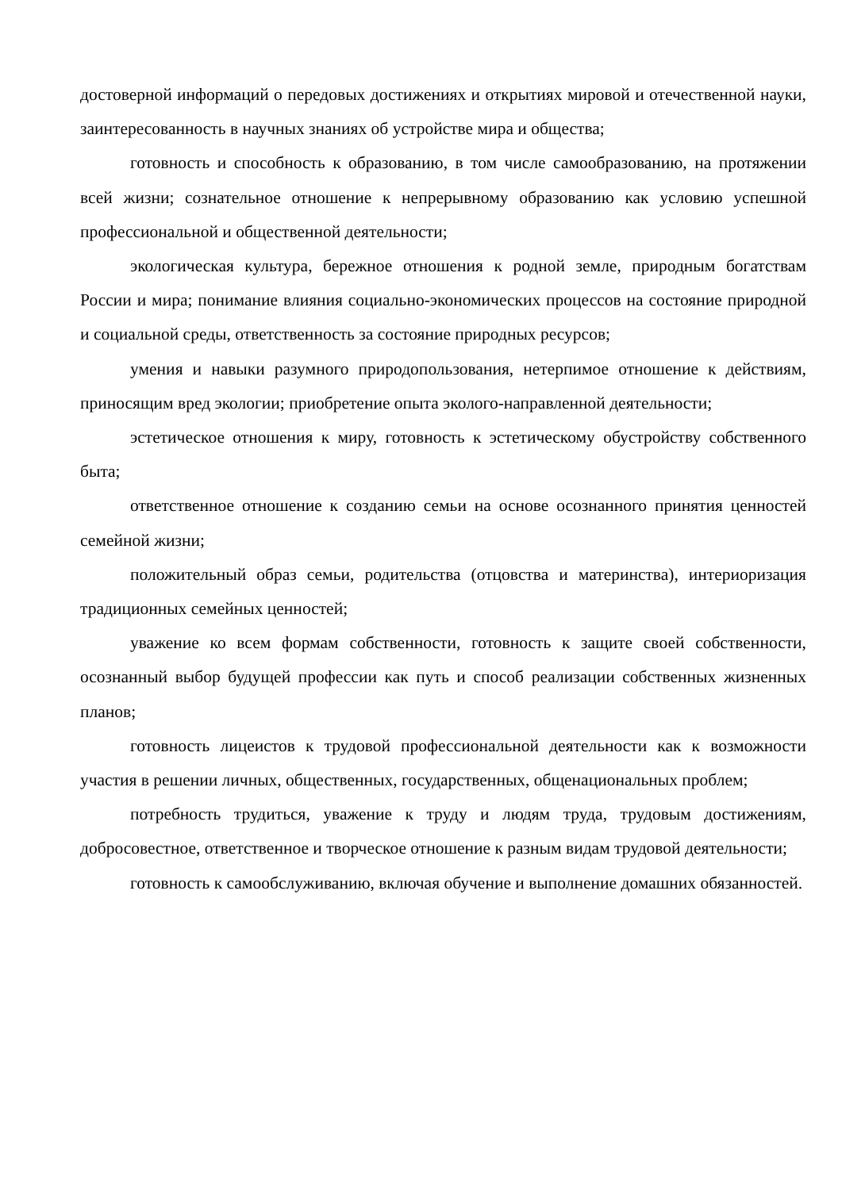достоверной информаций о передовых достижениях и открытиях мировой и отечественной науки, заинтересованность в научных знаниях об устройстве мира и общества;
готовность и способность к образованию, в том числе самообразованию, на протяжении всей жизни; сознательное отношение к непрерывному образованию как условию успешной профессиональной и общественной деятельности;
экологическая культура, бережное отношения к родной земле, природным богатствам России и мира; понимание влияния социально-экономических процессов на состояние природной и социальной среды, ответственность за состояние природных ресурсов;
умения и навыки разумного природопользования, нетерпимое отношение к действиям, приносящим вред экологии; приобретение опыта эколого-направленной деятельности;
эстетическое отношения к миру, готовность к эстетическому обустройству собственного быта;
ответственное отношение к созданию семьи на основе осознанного принятия ценностей семейной жизни;
положительный образ семьи, родительства (отцовства и материнства), интериоризация традиционных семейных ценностей;
уважение ко всем формам собственности, готовность к защите своей собственности, осознанный выбор будущей профессии как путь и способ реализации собственных жизненных планов;
готовность лицеистов к трудовой профессиональной деятельности как к возможности участия в решении личных, общественных, государственных, общенациональных проблем;
потребность трудиться, уважение к труду и людям труда, трудовым достижениям, добросовестное, ответственное и творческое отношение к разным видам трудовой деятельности;
готовность к самообслуживанию, включая обучение и выполнение домашних обязанностей.